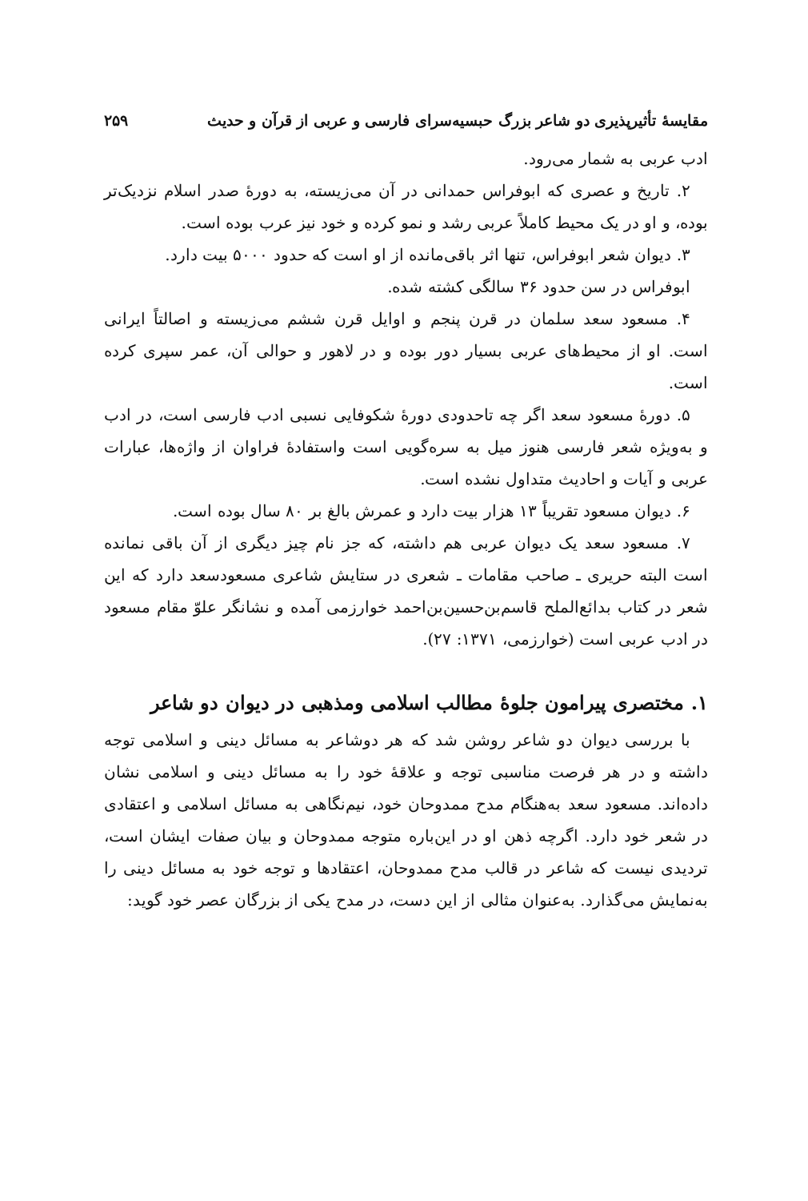مقایسهٔ تأثیرپذیری دو شاعر بزرگ حبسیه‌سرای فارسی و عربی از قرآن و حدیث ۲۵۹
ادب عربی به شمار می‌رود.
۲. تاریخ و عصری که ابوفراس حمدانی در آن می‌زیسته، به دورهٔ صدر اسلام نزدیک‌تر بوده، و او در یک محیط کاملاً عربی رشد و نمو کرده و خود نیز عرب بوده است.
۳. دیوان شعر ابوفراس، تنها اثر باقی‌مانده از او است که حدود ۵۰۰۰ بیت دارد.
ابوفراس در سن حدود ۳۶ سالگی کشته شده.
۴. مسعود سعد سلمان در قرن پنجم و اوایل قرن ششم می‌زیسته و اصالتاً ایرانی است. او از محیط‌های عربی بسیار دور بوده و در لاهور و حوالی آن، عمر سپری کرده است.
۵. دورهٔ مسعود سعد اگر چه تاحدودی دورهٔ شکوفایی نسبی ادب فارسی است، در ادب و به‌ویژه شعر فارسی هنوز میل به سره‌گویی است واستفادهٔ فراوان از واژه‌ها، عبارات عربی و آیات و احادیث متداول نشده است.
۶. دیوان مسعود تقریباً ۱۳ هزار بیت دارد و عمرش بالغ بر ۸۰ سال بوده است.
۷. مسعود سعد یک دیوان عربی هم داشته، که جز نام چیز دیگری از آن باقی نمانده است البته حریری ـ صاحب مقامات ـ شعری در ستایش شاعری مسعودسعد دارد که این شعر در کتاب بدائع‌الملح قاسم‌بن‌حسین‌بن‌احمد خوارزمی آمده و نشانگر علوّ مقام مسعود در ادب عربی است (خوارزمی، ۱۳۷۱: ۲۷).
۱. مختصری پیرامون جلوهٔ مطالب اسلامی ومذهبی در دیوان دو شاعر
با بررسی دیوان دو شاعر روشن شد که هر دوشاعر به مسائل دینی و اسلامی توجه داشته و در هر فرصت مناسبی توجه و علاقهٔ خود را به مسائل دینی و اسلامی نشان داده‌اند. مسعود سعد به‌هنگام مدح ممدوحان خود، نیم‌نگاهی به مسائل اسلامی و اعتقادی در شعر خود دارد. اگرچه ذهن او در این‌باره متوجه ممدوحان و بیان صفات ایشان است، تردیدی نیست که شاعر در قالب مدح ممدوحان، اعتقادها و توجه خود به مسائل دینی را به‌نمایش می‌گذارد. به‌عنوان مثالی از این دست، در مدح یکی از بزرگان عصر خود گوید: